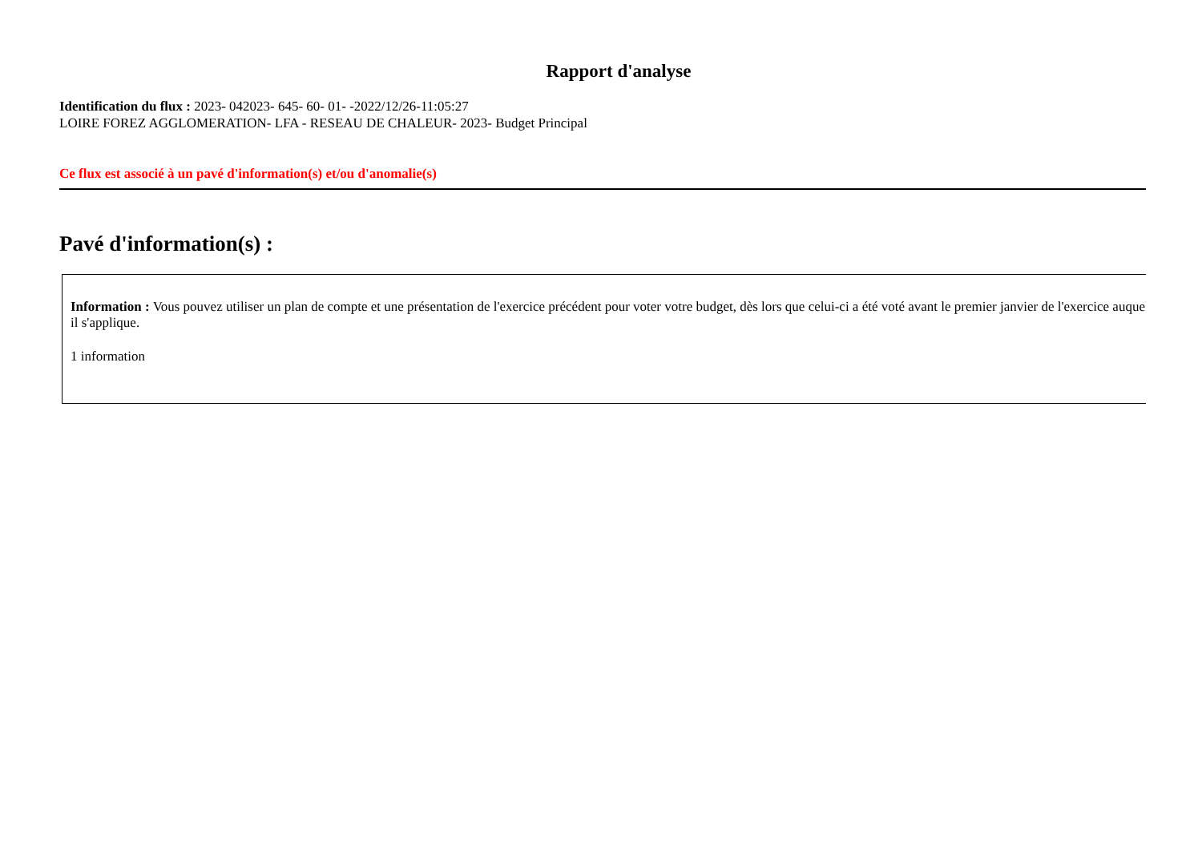Rapport d'analyse
Identification du flux : 2023- 042023- 645- 60- 01- -2022/12/26-11:05:27
LOIRE FOREZ AGGLOMERATION- LFA - RESEAU DE CHALEUR- 2023- Budget Principal
Ce flux est associé à un pavé d'information(s) et/ou d'anomalie(s)
Pavé d'information(s) :
Information : Vous pouvez utiliser un plan de compte et une présentation de l'exercice précédent pour voter votre budget, dès lors que celui-ci a été voté avant le premier janvier de l'exercice auquel il s'applique.
1 information